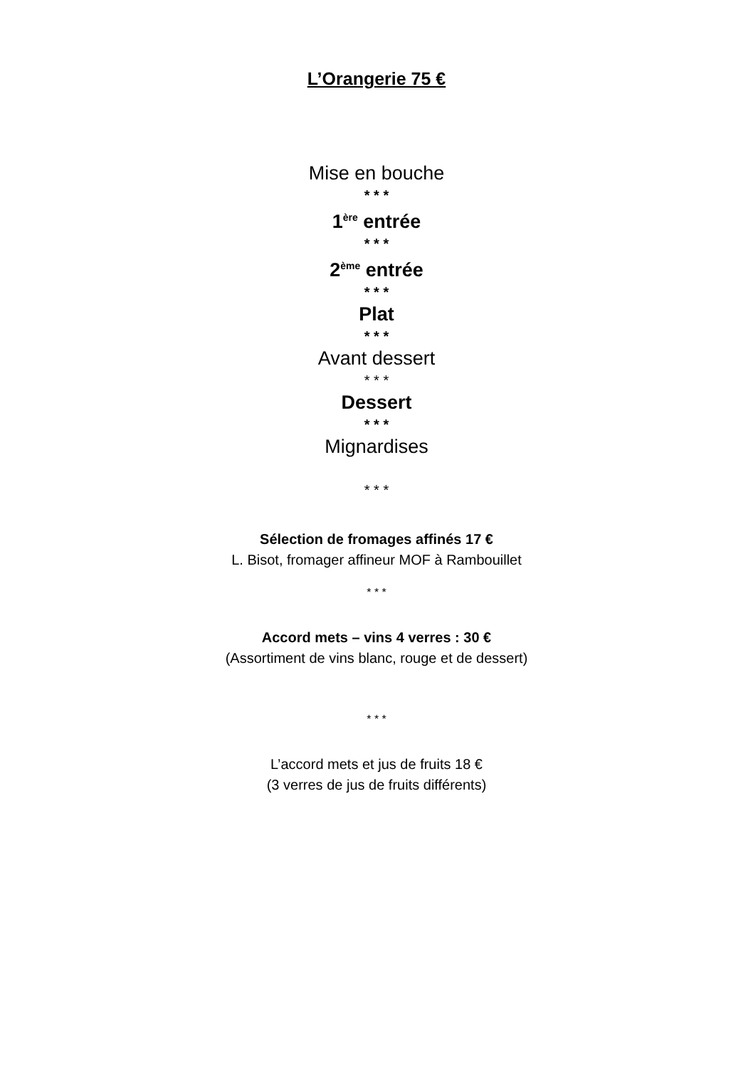L’Orangerie 75 €
Mise en bouche
* * *
1<sup>ère</sup> entrée
* * *
2<sup>ème</sup> entrée
* * *
Plat
* * *
Avant dessert
* * *
Dessert
* * *
Mignardises
* * *
Sélection de fromages affinés 17 €
L. Bisot, fromager affineur MOF à Rambouillet
* * *
Accord mets – vins 4 verres : 30 €
(Assortiment de vins blanc, rouge et de dessert)
* * *
L’accord mets et jus de fruits 18 €
(3 verres de jus de fruits différents)